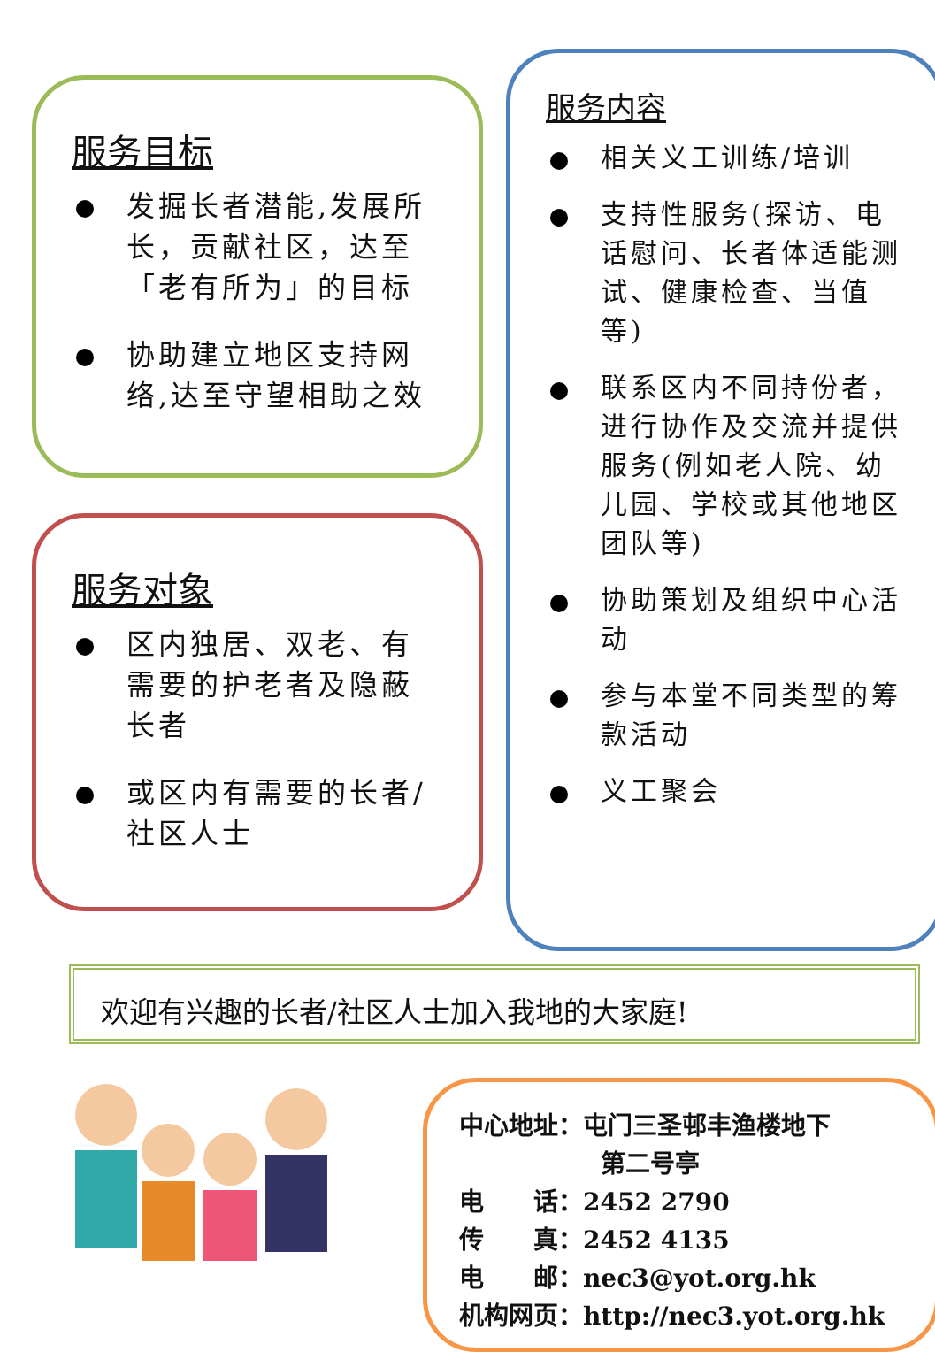服务目标
发掘长者潜能,发展所长，贡献社区，达至「老有所为」的目标
协助建立地区支持网络,达至守望相助之效
服务对象
区内独居、双老、有需要的护老者及隐蔽长者
或区内有需要的长者/社区人士
服务内容
相关义工训练/培训
支持性服务(探访、电话慰问、长者体适能测试、健康检查、当值等)
联系区内不同持份者，进行协作及交流并提供服务(例如老人院、幼儿园、学校或其他地区团队等)
协助策划及组织中心活动
参与本堂不同类型的筹款活动
义工聚会
欢迎有兴趣的长者/社区人士加入我地的大家庭!
中心地址：屯门三圣邨丰渔楼地下
第二号亭
电　　话：2452 2790
传　　真：2452 4135
电　　邮：nec3@yot.org.hk
机构网页：http://nec3.yot.org.hk